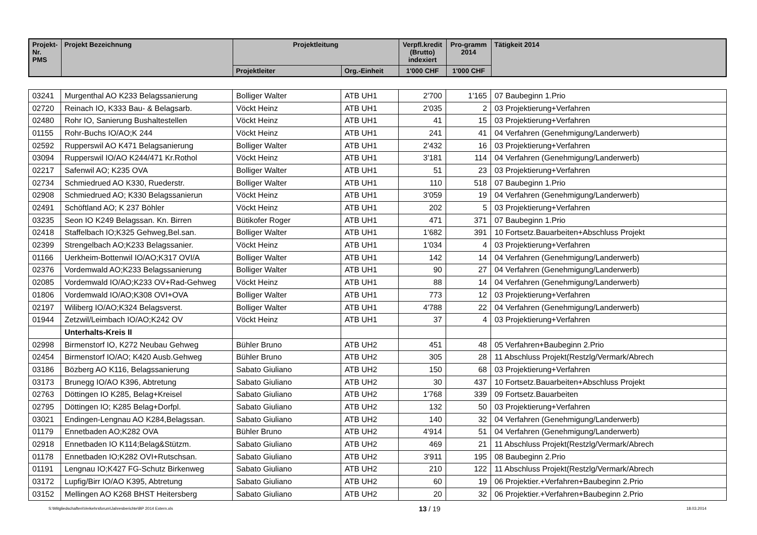| Projekt-Nr. PMS | Projekt Bezeichnung | Projektleitung | | Verpfl.kredit (Brutto) indexiert | Pro-gramm 2014 | Tätigkeit 2014 |
| --- | --- | --- | --- | --- | --- | --- |
| | | Projektleiter | Org.-Einheit | 1'000 CHF | 1'000 CHF | |
| 03241 | Murgenthal AO K233 Belagssanierung | Bolliger Walter | ATB UH1 | 2'700 | 1'165 | 07 Baubeginn 1.Prio |
| 02720 | Reinach IO, K333 Bau- & Belagsarb. | Vöckt Heinz | ATB UH1 | 2'035 | 2 | 03 Projektierung+Verfahren |
| 02480 | Rohr IO, Sanierung Bushaltestellen | Vöckt Heinz | ATB UH1 | 41 | 15 | 03 Projektierung+Verfahren |
| 01155 | Rohr-Buchs IO/AO;K 244 | Vöckt Heinz | ATB UH1 | 241 | 41 | 04 Verfahren (Genehmigung/Landerwerb) |
| 02592 | Rupperswil AO K471 Belagsanierung | Bolliger Walter | ATB UH1 | 2'432 | 16 | 03 Projektierung+Verfahren |
| 03094 | Rupperswil IO/AO K244/471 Kr.Rothol | Vöckt Heinz | ATB UH1 | 3'181 | 114 | 04 Verfahren (Genehmigung/Landerwerb) |
| 02217 | Safenwil AO; K235 OVA | Bolliger Walter | ATB UH1 | 51 | 23 | 03 Projektierung+Verfahren |
| 02734 | Schmiedrued AO K330, Ruederstr. | Bolliger Walter | ATB UH1 | 110 | 518 | 07 Baubeginn 1.Prio |
| 02908 | Schmiedrued AO; K330 Belagssanierun | Vöckt Heinz | ATB UH1 | 3'059 | 19 | 04 Verfahren (Genehmigung/Landerwerb) |
| 02491 | Schöftland AO; K 237 Böhler | Vöckt Heinz | ATB UH1 | 202 | 5 | 03 Projektierung+Verfahren |
| 03235 | Seon IO K249 Belagssan. Kn. Birren | Bütikofer Roger | ATB UH1 | 471 | 371 | 07 Baubeginn 1.Prio |
| 02418 | Staffelbach IO;K325 Gehweg,Bel.san. | Bolliger Walter | ATB UH1 | 1'682 | 391 | 10 Fortsetz.Bauarbeiten+Abschluss Projekt |
| 02399 | Strengelbach AO;K233 Belagssanier. | Vöckt Heinz | ATB UH1 | 1'034 | 4 | 03 Projektierung+Verfahren |
| 01166 | Uerkheim-Bottenwil IO/AO;K317 OVI/A | Bolliger Walter | ATB UH1 | 142 | 14 | 04 Verfahren (Genehmigung/Landerwerb) |
| 02376 | Vordemwald AO;K233 Belagssanierung | Bolliger Walter | ATB UH1 | 90 | 27 | 04 Verfahren (Genehmigung/Landerwerb) |
| 02085 | Vordemwald IO/AO;K233 OV+Rad-Gehweg | Vöckt Heinz | ATB UH1 | 88 | 14 | 04 Verfahren (Genehmigung/Landerwerb) |
| 01806 | Vordemwald IO/AO;K308 OVI+OVA | Bolliger Walter | ATB UH1 | 773 | 12 | 03 Projektierung+Verfahren |
| 02197 | Wiliberg IO/AO;K324 Belagsverst. | Bolliger Walter | ATB UH1 | 4'788 | 22 | 04 Verfahren (Genehmigung/Landerwerb) |
| 01944 | Zetzwil/Leimbach IO/AO;K242 OV | Vöckt Heinz | ATB UH1 | 37 | 4 | 03 Projektierung+Verfahren |
| | Unterhalts-Kreis II | | | | | |
| 02998 | Birmenstorf IO, K272 Neubau Gehweg | Bühler Bruno | ATB UH2 | 451 | 48 | 05 Verfahren+Baubeginn 2.Prio |
| 02454 | Birmenstorf IO/AO; K420 Ausb.Gehweg | Bühler Bruno | ATB UH2 | 305 | 28 | 11 Abschluss Projekt(Restzlg/Vermark/Abrech |
| 03186 | Bözberg AO K116, Belagssanierung | Sabato Giuliano | ATB UH2 | 150 | 68 | 03 Projektierung+Verfahren |
| 03173 | Brunegg IO/AO K396, Abtretung | Sabato Giuliano | ATB UH2 | 30 | 437 | 10 Fortsetz.Bauarbeiten+Abschluss Projekt |
| 02763 | Döttingen IO K285, Belag+Kreisel | Sabato Giuliano | ATB UH2 | 1'768 | 339 | 09 Fortsetz.Bauarbeiten |
| 02795 | Döttingen IO; K285 Belag+Dorfpl. | Sabato Giuliano | ATB UH2 | 132 | 50 | 03 Projektierung+Verfahren |
| 03021 | Endingen-Lengnau AO K284,Belagssan. | Sabato Giuliano | ATB UH2 | 140 | 32 | 04 Verfahren (Genehmigung/Landerwerb) |
| 01179 | Ennetbaden AO;K282 OVA | Bühler Bruno | ATB UH2 | 4'914 | 51 | 04 Verfahren (Genehmigung/Landerwerb) |
| 02918 | Ennetbaden IO K114;Belag&Stützm. | Sabato Giuliano | ATB UH2 | 469 | 21 | 11 Abschluss Projekt(Restzlg/Vermark/Abrech |
| 01178 | Ennetbaden IO;K282 OVI+Rutschsan. | Sabato Giuliano | ATB UH2 | 3'911 | 195 | 08 Baubeginn 2.Prio |
| 01191 | Lengnau IO;K427 FG-Schutz Birkenweg | Sabato Giuliano | ATB UH2 | 210 | 122 | 11 Abschluss Projekt(Restzlg/Vermark/Abrech |
| 03172 | Lupfig/Birr IO/AO K395, Abtretung | Sabato Giuliano | ATB UH2 | 60 | 19 | 06 Projektier.+Verfahren+Baubeginn 2.Prio |
| 03152 | Mellingen AO K268 BHST Heitersberg | Sabato Giuliano | ATB UH2 | 20 | 32 | 06 Projektier.+Verfahren+Baubeginn 2.Prio |
S:\Mitgliedschaften\Verkehrsforum\Jahresberichte\BP 2014 Extern.xls 13 / 19 18.03.2014